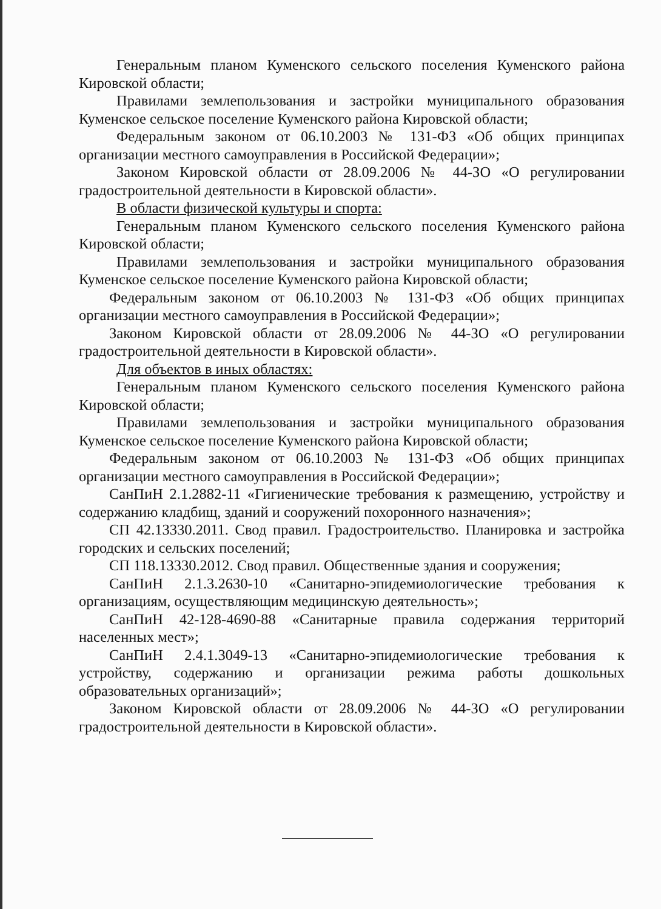Генеральным планом Куменского сельского поселения Куменского района Кировской области;
Правилами землепользования и застройки муниципального образования Куменское сельское поселение Куменского района Кировской области;
Федеральным законом от 06.10.2003 № 131-ФЗ «Об общих принципах организации местного самоуправления в Российской Федерации»;
Законом Кировской области от 28.09.2006 № 44-ЗО «О регулировании градостроительной деятельности в Кировской области».
В области физической культуры и спорта:
Генеральным планом Куменского сельского поселения Куменского района Кировской области;
Правилами землепользования и застройки муниципального образования Куменское сельское поселение Куменского района Кировской области;
Федеральным законом от 06.10.2003 № 131-ФЗ «Об общих принципах организации местного самоуправления в Российской Федерации»;
Законом Кировской области от 28.09.2006 № 44-ЗО «О регулировании градостроительной деятельности в Кировской области».
Для объектов в иных областях:
Генеральным планом Куменского сельского поселения Куменского района Кировской области;
Правилами землепользования и застройки муниципального образования Куменское сельское поселение Куменского района Кировской области;
Федеральным законом от 06.10.2003 № 131-ФЗ «Об общих принципах организации местного самоуправления в Российской Федерации»;
СанПиН 2.1.2882-11 «Гигиенические требования к размещению, устройству и содержанию кладбищ, зданий и сооружений похоронного назначения»;
СП 42.13330.2011. Свод правил. Градостроительство. Планировка и застройка городских и сельских поселений;
СП 118.13330.2012. Свод правил. Общественные здания и сооружения;
СанПиН 2.1.3.2630-10 «Санитарно-эпидемиологические требования к организациям, осуществляющим медицинскую деятельность»;
СанПиН 42-128-4690-88 «Санитарные правила содержания территорий населенных мест»;
СанПиН 2.4.1.3049-13 «Санитарно-эпидемиологические требования к устройству, содержанию и организации режима работы дошкольных образовательных организаций»;
Законом Кировской области от 28.09.2006 № 44-ЗО «О регулировании градостроительной деятельности в Кировской области».